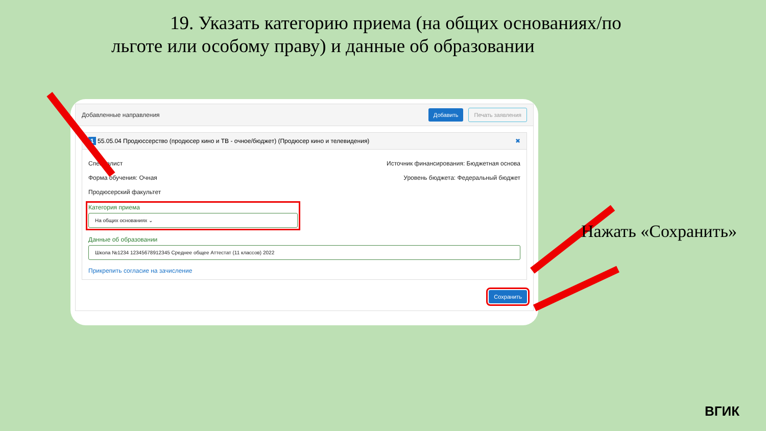19. Указать категорию приема (на общих основаниях/по
льготе или особому праву) и данные об образовании
Добавленные направления
Добавить Печать заявления
1 55.05.04 Продюссерство (продюсер кино и ТВ - очное/бюджет) (Продюсер кино и телевидения) ✖
Специалист Источник финансирования: Бюджетная основа
Форма обучения: Очная Уровень бюджета: Федеральный бюджет
Продюсерский факультет
Категория приема
На общих основаниях ⌄
Данные об образовании
Школа №1234 12345678912345 Среднее общее Аттестат (11 классов) 2022
Прикрепить согласие на зачисление
Сохранить
Нажать «Сохранить»
ВГИК